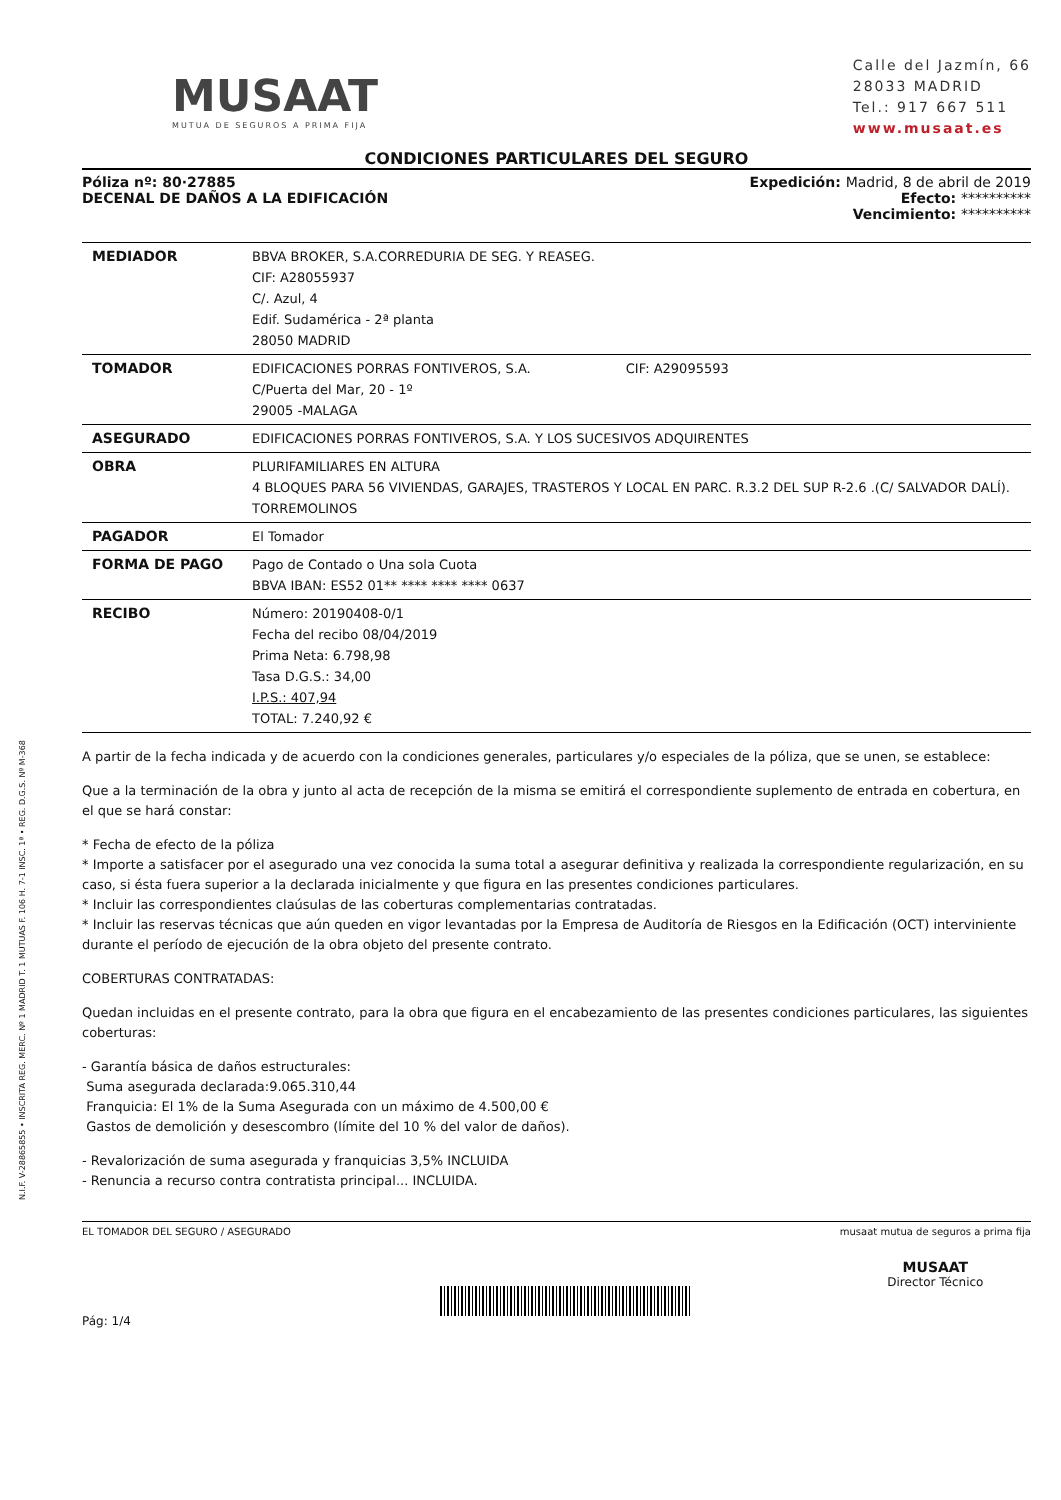N.I.F. V-28865855 • INSCRITA REG. MERC. Nº 1 MADRID T. 1 MUTUAS F. 106 H. 7-1 INSC. 1ª • REG. D.G.S. Nº M-368
MUSAAT
MUTUA DE SEGUROS A PRIMA FIJA
Calle del Jazmín, 66
28033 MADRID
Tel.: 917 667 511
www.musaat.es
CONDICIONES PARTICULARES DEL SEGURO
Póliza nº: 80·27885
DECENAL DE DAÑOS A LA EDIFICACIÓN
Expedición: Madrid, 8 de abril de 2019
Efecto: **********
Vencimiento: **********
| MEDIADOR | BBVA BROKER, S.A.CORREDURIA DE SEG. Y REASEG. CIF: A28055937 C/. Azul, 4 Edif. Sudamérica - 2ª planta 28050 MADRID |
| TOMADOR | EDIFICACIONES PORRAS FONTIVEROS, S.A. CIF: A29095593 C/Puerta del Mar, 20 - 1º 29005 -MALAGA |
| ASEGURADO | EDIFICACIONES PORRAS FONTIVEROS, S.A. Y LOS SUCESIVOS ADQUIRENTES |
| OBRA | PLURIFAMILIARES EN ALTURA 4 BLOQUES PARA 56 VIVIENDAS, GARAJES, TRASTEROS Y LOCAL EN PARC. R.3.2 DEL SUP R-2.6 .(C/ SALVADOR DALÍ). TORREMOLINOS |
| PAGADOR | El Tomador |
| FORMA DE PAGO | Pago de Contado o Una sola Cuota BBVA IBAN: ES52 01** **** **** **** 0637 |
| RECIBO | Número: 20190408-0/1 Fecha del recibo 08/04/2019 Prima Neta: 6.798,98 Tasa D.G.S.: 34,00 I.P.S.: 407,94 TOTAL: 7.240,92 € |
A partir de la fecha indicada y de acuerdo con la condiciones generales, particulares y/o especiales de la póliza, que se unen, se establece:
Que a la terminación de la obra y junto al acta de recepción de la misma se emitirá el correspondiente suplemento de entrada en cobertura, en el que se hará constar:
* Fecha de efecto de la póliza
* Importe a satisfacer por el asegurado una vez conocida la suma total a asegurar definitiva y realizada la correspondiente regularización, en su caso, si ésta fuera superior a la declarada inicialmente y que figura en las presentes condiciones particulares.
* Incluir las correspondientes claúsulas de las coberturas complementarias contratadas.
* Incluir las reservas técnicas que aún queden en vigor levantadas por la Empresa de Auditoría de Riesgos en la Edificación (OCT) interviniente durante el período de ejecución de la obra objeto del presente contrato.
COBERTURAS CONTRATADAS:
Quedan incluidas en el presente contrato, para la obra que figura en el encabezamiento de las presentes condiciones particulares, las siguientes coberturas:
- Garantía básica de daños estructurales:
Suma asegurada declarada:9.065.310,44
Franquicia: El 1% de la Suma Asegurada con un máximo de 4.500,00 €
Gastos de demolición y desescombro (límite del 10 % del valor de daños).
- Revalorización de suma asegurada y franquicias 3,5% INCLUIDA
- Renuncia a recurso contra contratista principal... INCLUIDA.
EL TOMADOR DEL SEGURO / ASEGURADO
Pág: 1/4
musaat mutua de seguros a prima fija
MUSAAT
Director Técnico